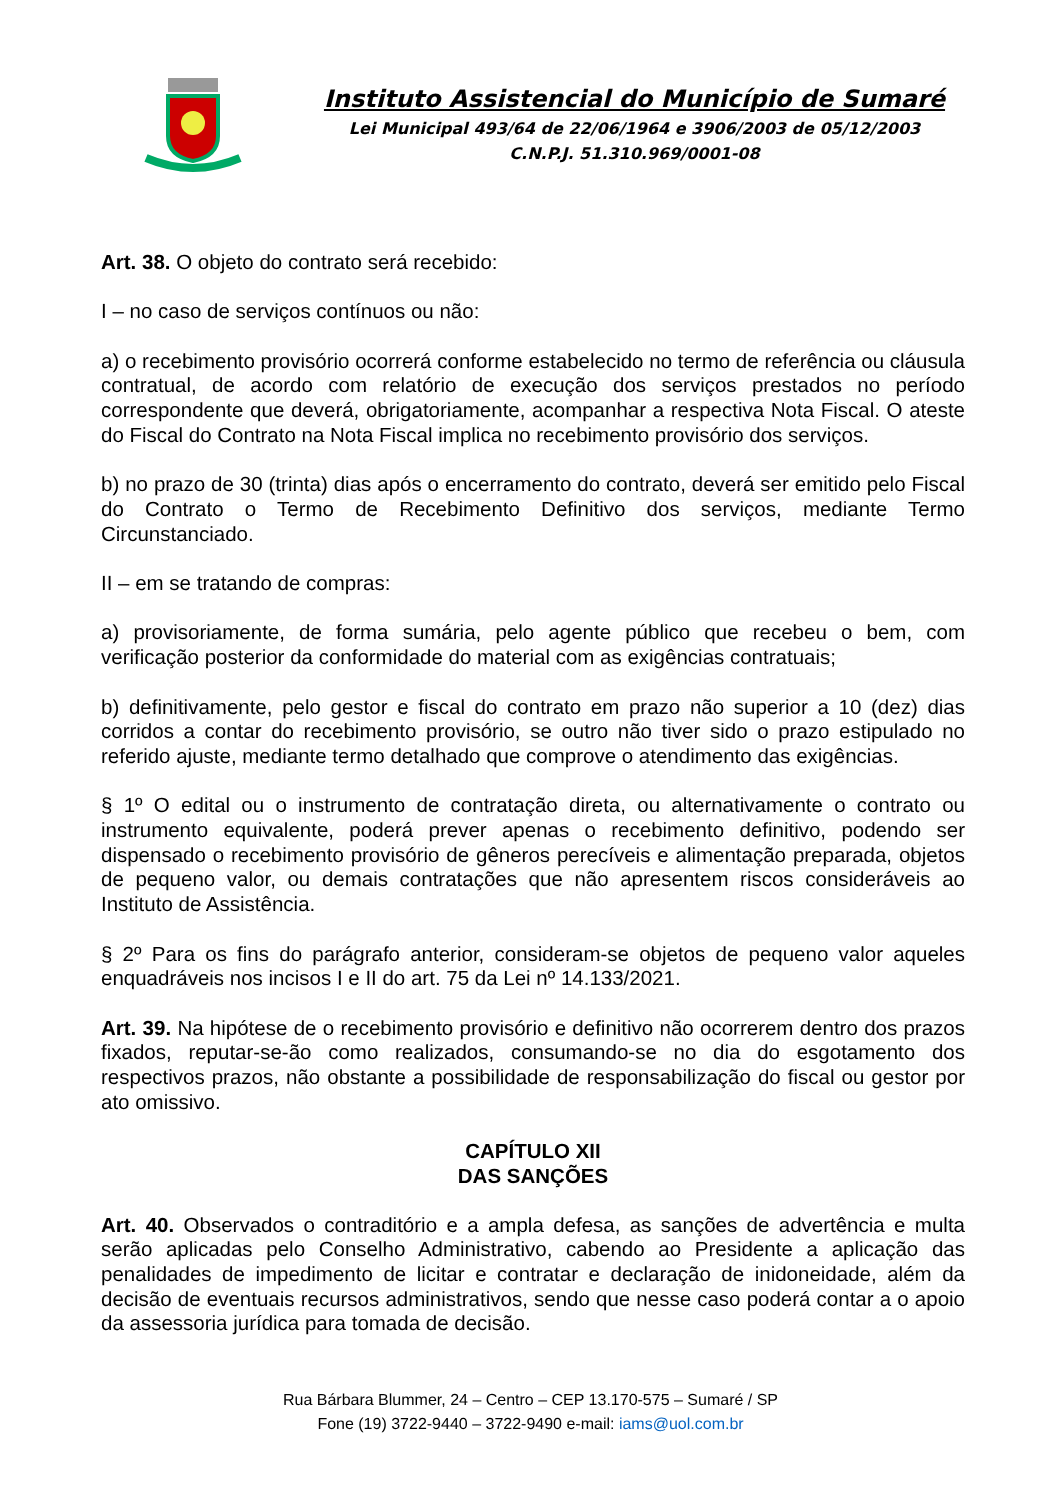Instituto Assistencial do Município de Sumaré
Lei Municipal 493/64 de 22/06/1964 e 3906/2003 de 05/12/2003
C.N.P.J. 51.310.969/0001-08
Art. 38. O objeto do contrato será recebido:
I – no caso de serviços contínuos ou não:
a) o recebimento provisório ocorrerá conforme estabelecido no termo de referência ou cláusula contratual, de acordo com relatório de execução dos serviços prestados no período correspondente que deverá, obrigatoriamente, acompanhar a respectiva Nota Fiscal. O ateste do Fiscal do Contrato na Nota Fiscal implica no recebimento provisório dos serviços.
b) no prazo de 30 (trinta) dias após o encerramento do contrato, deverá ser emitido pelo Fiscal do Contrato o Termo de Recebimento Definitivo dos serviços, mediante Termo Circunstanciado.
II – em se tratando de compras:
a) provisoriamente, de forma sumária, pelo agente público que recebeu o bem, com verificação posterior da conformidade do material com as exigências contratuais;
b) definitivamente, pelo gestor e fiscal do contrato em prazo não superior a 10 (dez) dias corridos a contar do recebimento provisório, se outro não tiver sido o prazo estipulado no referido ajuste, mediante termo detalhado que comprove o atendimento das exigências.
§ 1º O edital ou o instrumento de contratação direta, ou alternativamente o contrato ou instrumento equivalente, poderá prever apenas o recebimento definitivo, podendo ser dispensado o recebimento provisório de gêneros perecíveis e alimentação preparada, objetos de pequeno valor, ou demais contratações que não apresentem riscos consideráveis ao Instituto de Assistência.
§ 2º Para os fins do parágrafo anterior, consideram-se objetos de pequeno valor aqueles enquadráveis nos incisos I e II do art. 75 da Lei nº 14.133/2021.
Art. 39. Na hipótese de o recebimento provisório e definitivo não ocorrerem dentro dos prazos fixados, reputar-se-ão como realizados, consumando-se no dia do esgotamento dos respectivos prazos, não obstante a possibilidade de responsabilização do fiscal ou gestor por ato omissivo.
CAPÍTULO XII
DAS SANÇÕES
Art. 40. Observados o contraditório e a ampla defesa, as sanções de advertência e multa serão aplicadas pelo Conselho Administrativo, cabendo ao Presidente a aplicação das penalidades de impedimento de licitar e contratar e declaração de inidoneidade, além da decisão de eventuais recursos administrativos, sendo que nesse caso poderá contar a o apoio da assessoria jurídica para tomada de decisão.
Rua Bárbara Blummer, 24 – Centro – CEP 13.170-575 – Sumaré / SP
Fone (19) 3722-9440 – 3722-9490 e-mail: iams@uol.com.br